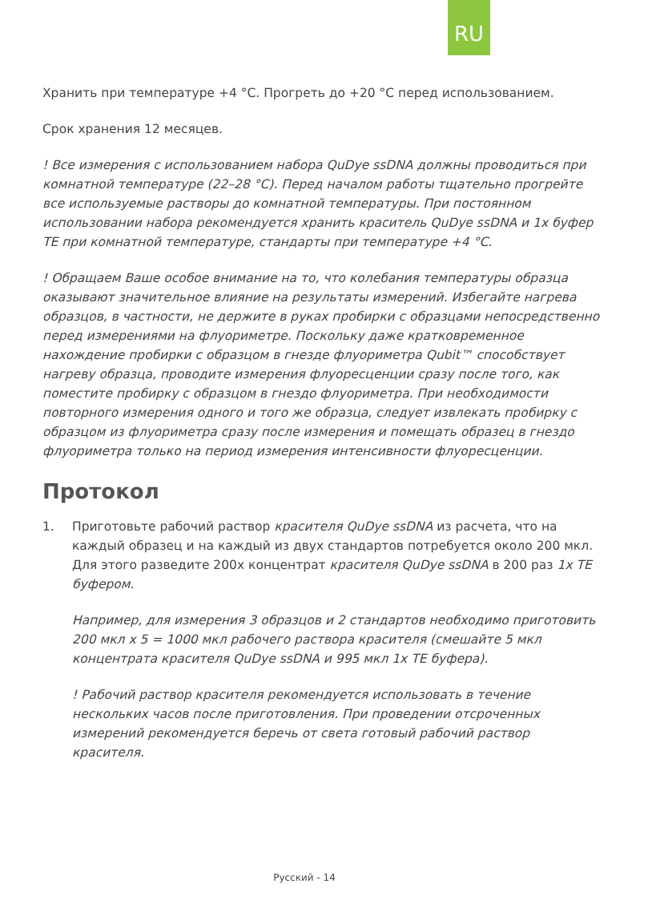RU
Хранить при температуре +4 °С. Прогреть до +20 °С перед использованием.
Срок хранения 12 месяцев.
! Все измерения с использованием набора QuDye ssDNA должны проводиться при комнатной температуре (22–28 °С). Перед началом работы тщательно прогрейте все используемые растворы до комнатной температуры. При постоянном использовании набора рекомендуется хранить краситель QuDye ssDNA и 1х буфер ТЕ при комнатной температуре, стандарты при температуре +4 °С.
! Обращаем Ваше особое внимание на то, что колебания температуры образца оказывают значительное влияние на результаты измерений. Избегайте нагрева образцов, в частности, не держите в руках пробирки с образцами непосредственно перед измерениями на флуориметре. Поскольку даже кратковременное нахождение пробирки с образцом в гнезде флуориметра Qubit™ способствует нагреву образца, проводите измерения флуоресценции сразу после того, как поместите пробирку с образцом в гнездо флуориметра. При необходимости повторного измерения одного и того же образца, следует извлекать пробирку с образцом из флуориметра сразу после измерения и помещать образец в гнездо флуориметра только на период измерения интенсивности флуоресценции.
Протокол
1.
Приготовьте рабочий раствор красителя QuDye ssDNA из расчета, что на каждый образец и на каждый из двух стандартов потребуется около 200 мкл. Для этого разведите 200х концентрат красителя QuDye ssDNA в 200 раз 1х ТЕ буфером.
Например, для измерения 3 образцов и 2 стандартов необходимо приготовить 200 мкл х 5 = 1000 мкл рабочего раствора красителя (смешайте 5 мкл концентрата красителя QuDye ssDNA и 995 мкл 1х ТЕ буфера).
! Рабочий раствор красителя рекомендуется использовать в течение нескольких часов после приготовления. При проведении отсроченных измерений рекомендуется беречь от света готовый рабочий раствор красителя.
Русский - 14